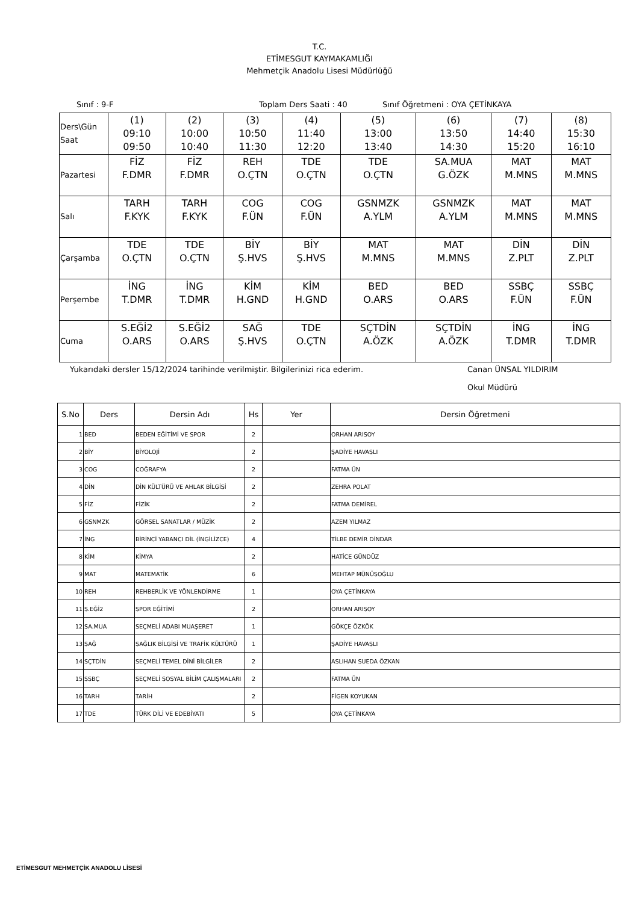T.C.
ETİMESGUT KAYMAKAMLIĞI
Mehmetçik Anadolu Lisesi Müdürlüğü
Sınıf : 9-F Toplam Ders Saati : 40 Sınıf Öğretmeni : OYA ÇETİNKAYA
| Ders\Gün Saat | (1) 09:10 09:50 | (2) 10:00 10:40 | (3) 10:50 11:30 | (4) 11:40 12:20 | (5) 13:00 13:40 | (6) 13:50 14:30 | (7) 14:40 15:20 | (8) 15:30 16:10 |
| Pazartesi | FİZ F.DMR | FİZ F.DMR | REH O.ÇTN | TDE O.ÇTN | TDE O.ÇTN | SA.MUA G.ÖZK | MAT M.MNS | MAT M.MNS |
| Salı | TARH F.KYK | TARH F.KYK | COG F.ÜN | COG F.ÜN | GSNMZK A.YLM | GSNMZK A.YLM | MAT M.MNS | MAT M.MNS |
| Çarşamba | TDE O.ÇTN | TDE O.ÇTN | BİY Ş.HVS | BİY Ş.HVS | MAT M.MNS | MAT M.MNS | DİN Z.PLT | DİN Z.PLT |
| Perşembe | İNG T.DMR | İNG T.DMR | KİM H.GND | KİM H.GND | BED O.ARS | BED O.ARS | SSBÇ F.ÜN | SSBÇ F.ÜN |
| Cuma | S.EĞİ2 O.ARS | S.EĞİ2 O.ARS | SAĞ Ş.HVS | TDE O.ÇTN | SÇTDİN A.ÖZK | SÇTDİN A.ÖZK | İNG T.DMR | İNG T.DMR |
Yukarıdaki dersler 15/12/2024 tarihinde verilmiştir. Bilgilerinizi rica ederim. Canan ÜNSAL YILDIRIM
Okul Müdürü
| S.No | Ders | Dersin Adı | Hs | Yer | Dersin Öğretmeni |
| --- | --- | --- | --- | --- | --- |
| 1 | BED | BEDEN EĞİTİMİ VE SPOR | 2 | | ORHAN ARISOY |
| 2 | BİY | BİYOLOJİ | 2 | | ŞADİYE HAVASLI |
| 3 | COG | COĞRAFYA | 2 | | FATMA ÜN |
| 4 | DİN | DİN KÜLTÜRÜ VE AHLAK BİLGİSİ | 2 | | ZEHRA POLAT |
| 5 | FİZ | FİZİK | 2 | | FATMA DEMİREL |
| 6 | GSNMZK | GÖRSEL SANATLAR / MÜZİK | 2 | | AZEM YILMAZ |
| 7 | İNG | BİRİNCİ YABANCI DİL (İNGİLİZCE) | 4 | | TİLBE DEMİR DİNDAR |
| 8 | KİM | KİMYA | 2 | | HATİCE GÜNDÜZ |
| 9 | MAT | MATEMATİK | 6 | | MEHTAP MÜNÜSOĞLU |
| 10 | REH | REHBERLİK VE YÖNLENDİRME | 1 | | OYA ÇETİNKAYA |
| 11 | S.EĞİ2 | SPOR EĞİTİMİ | 2 | | ORHAN ARISOY |
| 12 | SA.MUA | SEÇMELİ ADABI MUAŞERET | 1 | | GÖKÇE ÖZKÖK |
| 13 | SAĞ | SAĞLIK BİLGİSİ VE TRAFİK KÜLTÜRÜ | 1 | | ŞADİYE HAVASLI |
| 14 | SÇTDİN | SEÇMELİ TEMEL DİNİ BİLGİLER | 2 | | ASLIHAN SUEDA ÖZKAN |
| 15 | SSBÇ | SEÇMELİ SOSYAL BİLİM ÇALIŞMALARI | 2 | | FATMA ÜN |
| 16 | TARH | TARİH | 2 | | FİGEN KOYUKAN |
| 17 | TDE | TÜRK DİLİ VE EDEBİYATI | 5 | | OYA ÇETİNKAYA |
ETİMESGUT MEHMETÇİK ANADOLU LİSESİ